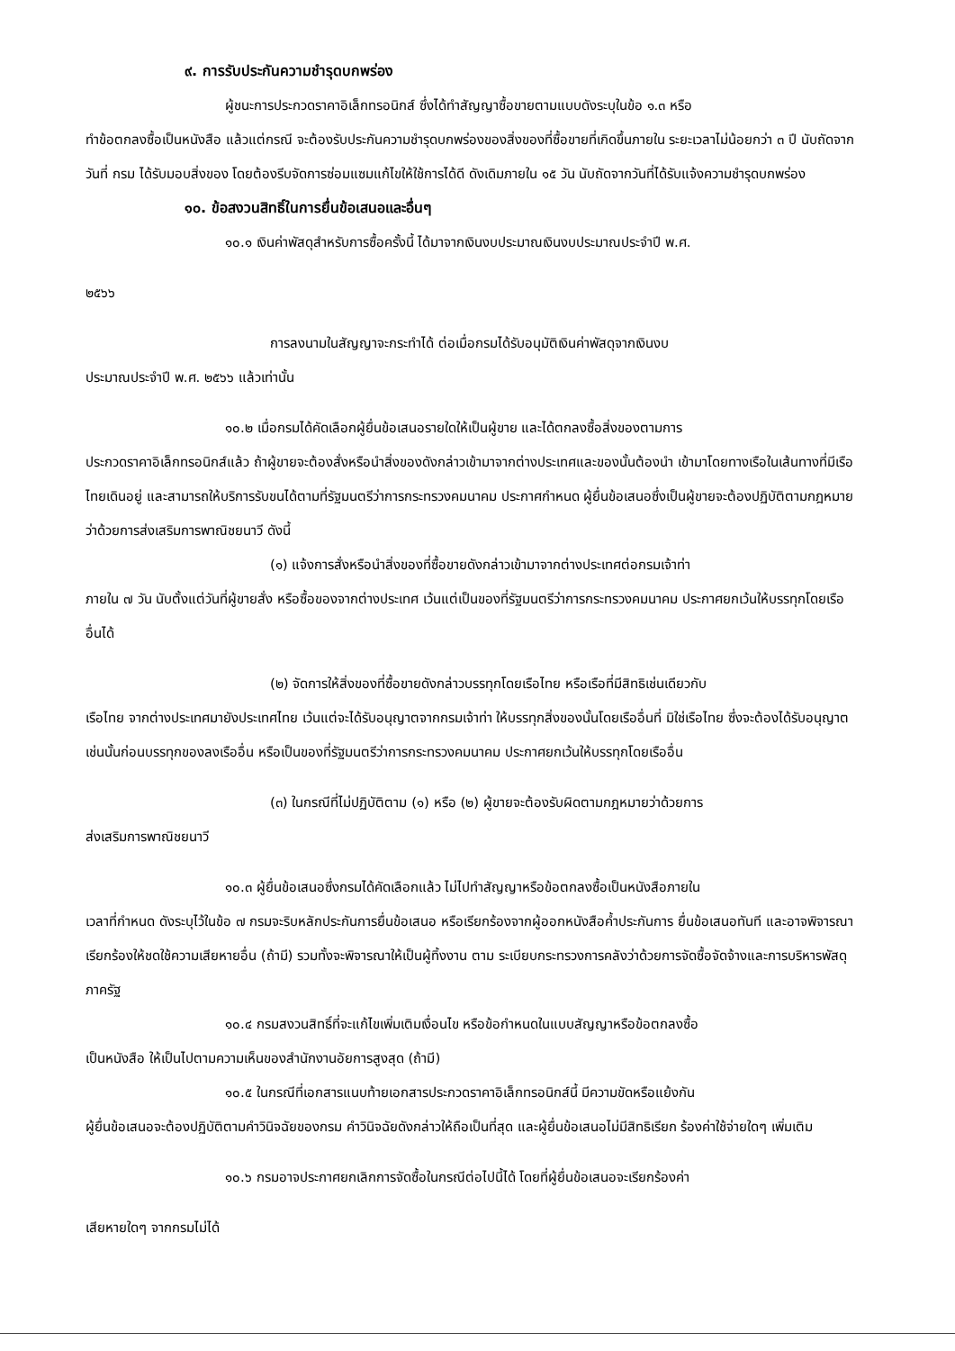๙. การรับประกันความชำรุดบกพร่อง
ผู้ชนะการประกวดราคาอิเล็กทรอนิกส์ ซึ่งได้ทำสัญญาซื้อขายตามแบบดังระบุในข้อ ๑.๓ หรือ
ทำข้อตกลงซื้อเป็นหนังสือ แล้วแต่กรณี จะต้องรับประกันความชำรุดบกพร่องของสิ่งของที่ซื้อขายที่เกิดขึ้นภายใน ระยะเวลาไม่น้อยกว่า ๓ ปี นับถัดจากวันที่ กรม ได้รับมอบสิ่งของ โดยต้องรีบจัดการซ่อมแซมแก้ไขให้ใช้การได้ดี ดังเดิมภายใน ๑๕ วัน นับถัดจากวันที่ได้รับแจ้งความชำรุดบกพร่อง
๑๐. ข้อสงวนสิทธิ์ในการยื่นข้อเสนอและอื่นๆ
๑๐.๑ เงินค่าพัสดุสำหรับการซื้อครั้งนี้ ได้มาจากเงินงบประมาณเงินงบประมาณประจำปี พ.ศ.
๒๕๖๖
การลงนามในสัญญาจะกระทำได้ ต่อเมื่อกรมได้รับอนุมัติเงินค่าพัสดุจากเงินงบ
ประมาณประจำปี พ.ศ. ๒๕๖๖ แล้วเท่านั้น
๑๐.๒ เมื่อกรมได้คัดเลือกผู้ยื่นข้อเสนอรายใดให้เป็นผู้ขาย และได้ตกลงซื้อสิ่งของตามการ
ประกวดราคาอิเล็กทรอนิกส์แล้ว ถ้าผู้ขายจะต้องสั่งหรือนำสิ่งของดังกล่าวเข้ามาจากต่างประเทศและของนั้นต้องนำ เข้ามาโดยทางเรือในเส้นทางที่มีเรือไทยเดินอยู่ และสามารถให้บริการรับขนได้ตามที่รัฐมนตรีว่าการกระทรวงคมนาคม ประกาศกำหนด ผู้ยื่นข้อเสนอซึ่งเป็นผู้ขายจะต้องปฏิบัติตามกฎหมายว่าด้วยการส่งเสริมการพาณิชยนาวี ดังนี้
(๑) แจ้งการสั่งหรือนำสิ่งของที่ซื้อขายดังกล่าวเข้ามาจากต่างประเทศต่อกรมเจ้าท่า
ภายใน ๗ วัน นับตั้งแต่วันที่ผู้ขายสั่ง หรือซื้อของจากต่างประเทศ เว้นแต่เป็นของที่รัฐมนตรีว่าการกระทรวงคมนาคม ประกาศยกเว้นให้บรรทุกโดยเรืออื่นได้
(๒) จัดการให้สิ่งของที่ซื้อขายดังกล่าวบรรทุกโดยเรือไทย หรือเรือที่มีสิทธิเช่นเดียวกับ
เรือไทย จากต่างประเทศมายังประเทศไทย เว้นแต่จะได้รับอนุญาตจากกรมเจ้าท่า ให้บรรทุกสิ่งของนั้นโดยเรืออื่นที่ มิใช่เรือไทย ซึ่งจะต้องได้รับอนุญาตเช่นนั้นก่อนบรรทุกของลงเรืออื่น หรือเป็นของที่รัฐมนตรีว่าการกระทรวงคมนาคม ประกาศยกเว้นให้บรรทุกโดยเรืออื่น
(๓) ในกรณีที่ไม่ปฏิบัติตาม (๑) หรือ (๒) ผู้ขายจะต้องรับผิดตามกฎหมายว่าด้วยการ
ส่งเสริมการพาณิชยนาวี
๑๐.๓ ผู้ยื่นข้อเสนอซึ่งกรมได้คัดเลือกแล้ว ไม่ไปทำสัญญาหรือข้อตกลงซื้อเป็นหนังสือภายใน
เวลาที่กำหนด ดังระบุไว้ในข้อ ๗ กรมจะริบหลักประกันการยื่นข้อเสนอ หรือเรียกร้องจากผู้ออกหนังสือค้ำประกันการ ยื่นข้อเสนอทันที และอาจพิจารณาเรียกร้องให้ชดใช้ความเสียหายอื่น (ถ้ามี) รวมทั้งจะพิจารณาให้เป็นผู้ทิ้งงาน ตาม ระเบียบกระทรวงการคลังว่าด้วยการจัดซื้อจัดจ้างและการบริหารพัสดุภาครัฐ
๑๐.๔ กรมสงวนสิทธิ์ที่จะแก้ไขเพิ่มเติมเงื่อนไข หรือข้อกำหนดในแบบสัญญาหรือข้อตกลงซื้อ
เป็นหนังสือ ให้เป็นไปตามความเห็นของสำนักงานอัยการสูงสุด (ถ้ามี)
๑๐.๕ ในกรณีที่เอกสารแนบท้ายเอกสารประกวดราคาอิเล็กทรอนิกส์นี้ มีความขัดหรือแย้งกัน
ผู้ยื่นข้อเสนอจะต้องปฏิบัติตามคำวินิจฉัยของกรม คำวินิจฉัยดังกล่าวให้ถือเป็นที่สุด และผู้ยื่นข้อเสนอไม่มีสิทธิเรียก ร้องค่าใช้จ่ายใดๆ เพิ่มเติม
๑๐.๖ กรมอาจประกาศยกเลิกการจัดซื้อในกรณีต่อไปนี้ได้ โดยที่ผู้ยื่นข้อเสนอจะเรียกร้องค่า
เสียหายใดๆ จากกรมไม่ได้